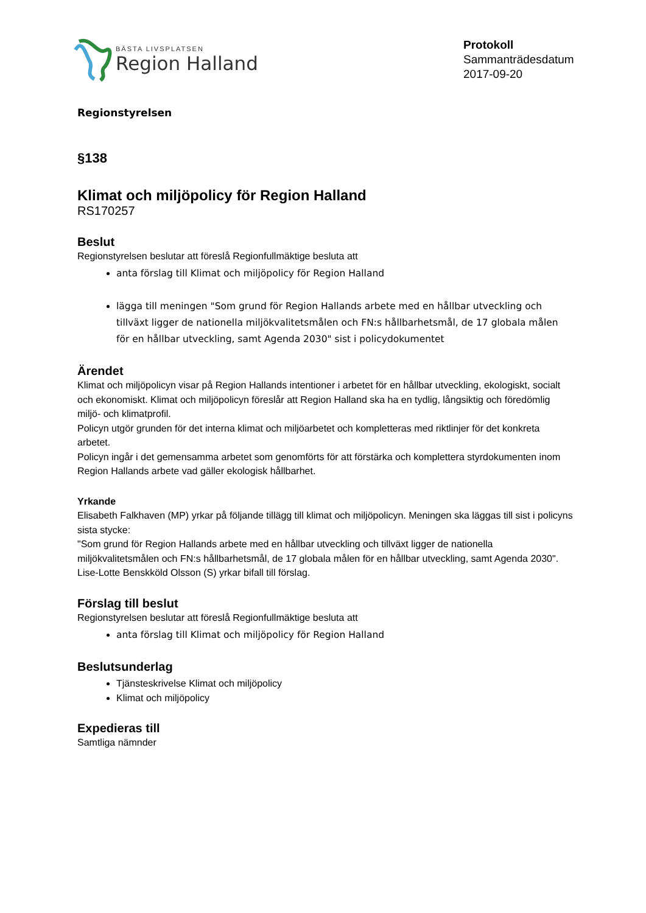BÄSTA LIVSPLATSEN
Region Halland
Protokoll
Sammanträdesdatum
2017-09-20
Regionstyrelsen
§138
Klimat och miljöpolicy för Region Halland
RS170257
Beslut
Regionstyrelsen beslutar att föreslå Regionfullmäktige besluta att
anta förslag till Klimat och miljöpolicy för Region Halland
lägga till meningen "Som grund för Region Hallands arbete med en hållbar utveckling och tillväxt ligger de nationella miljökvalitetsmålen och FN:s hållbarhetsmål, de 17 globala målen för en hållbar utveckling, samt Agenda 2030" sist i policydokumentet
Ärendet
Klimat och miljöpolicyn visar på Region Hallands intentioner i arbetet för en hållbar utveckling, ekologiskt, socialt och ekonomiskt. Klimat och miljöpolicyn föreslår att Region Halland ska ha en tydlig, långsiktig och föredömlig miljö- och klimatprofil.
Policyn utgör grunden för det interna klimat och miljöarbetet och kompletteras med riktlinjer för det konkreta arbetet.
Policyn ingår i det gemensamma arbetet som genomförts för att förstärka och komplettera styrdokumenten inom Region Hallands arbete vad gäller ekologisk hållbarhet.
Yrkande
Elisabeth Falkhaven (MP) yrkar på följande tillägg till klimat och miljöpolicyn. Meningen ska läggas till sist i policyns sista stycke:
"Som grund för Region Hallands arbete med en hållbar utveckling och tillväxt ligger de nationella miljökvalitetsmålen och FN:s hållbarhetsmål, de 17 globala målen för en hållbar utveckling, samt Agenda 2030".
Lise-Lotte Benskköld Olsson (S) yrkar bifall till förslag.
Förslag till beslut
Regionstyrelsen beslutar att föreslå Regionfullmäktige besluta att
anta förslag till Klimat och miljöpolicy för Region Halland
Beslutsunderlag
Tjänsteskrivelse Klimat och miljöpolicy
Klimat och miljöpolicy
Expedieras till
Samtliga nämnder